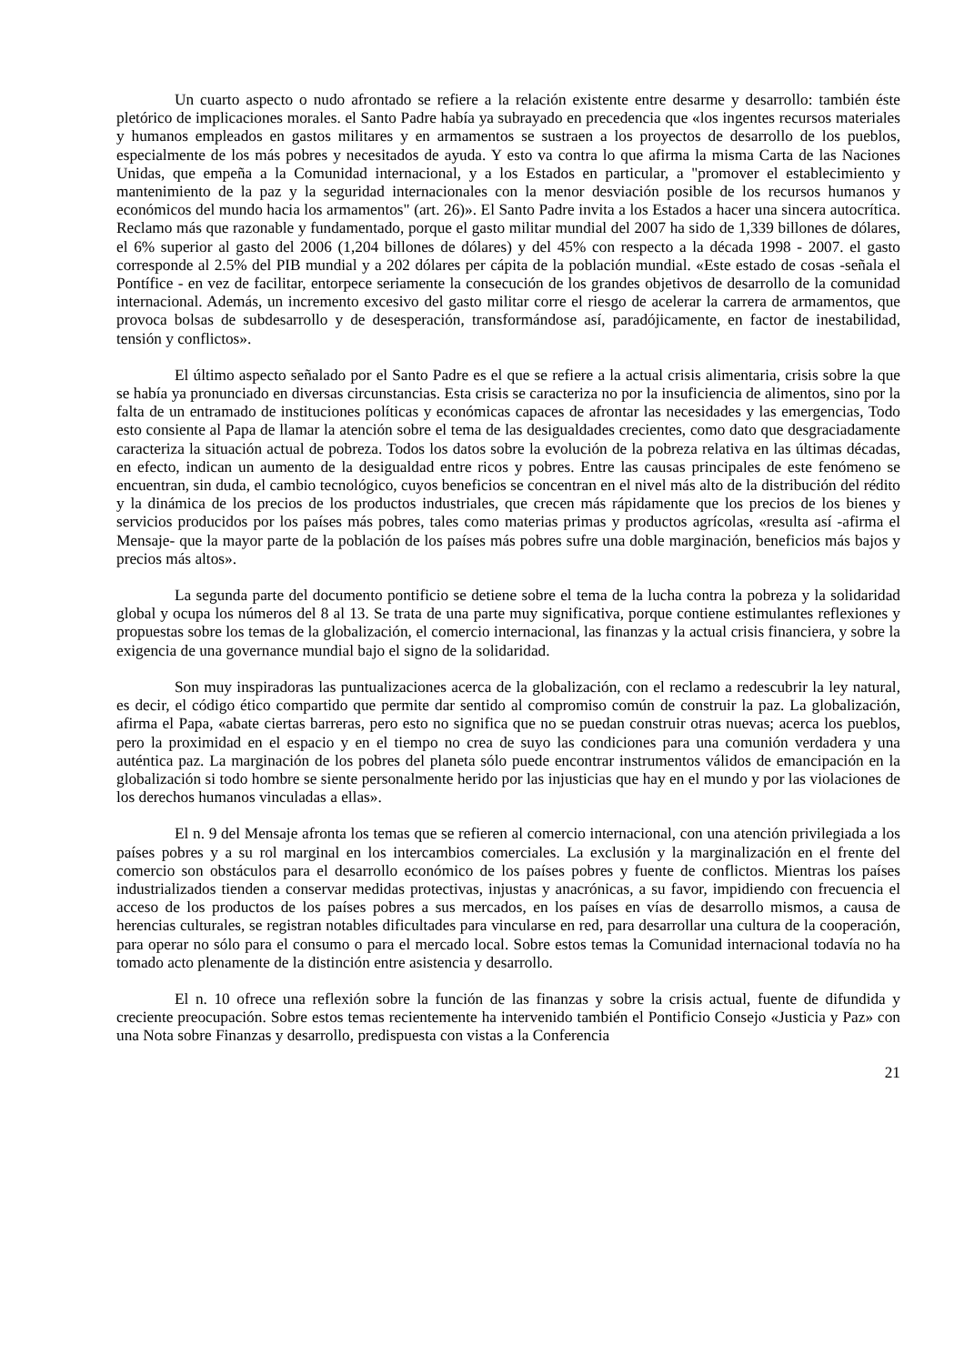Un cuarto aspecto o nudo afrontado se refiere a la relación existente entre desarme y desarrollo: también éste pletórico de implicaciones morales. el Santo Padre había ya subrayado en precedencia que «los ingentes recursos materiales y humanos empleados en gastos militares y en armamentos se sustraen a los proyectos de desarrollo de los pueblos, especialmente de los más pobres y necesitados de ayuda. Y esto va contra lo que afirma la misma Carta de las Naciones Unidas, que empeña a la Comunidad internacional, y a los Estados en particular, a "promover el establecimiento y mantenimiento de la paz y la seguridad internacionales con la menor desviación posible de los recursos humanos y económicos del mundo hacia los armamentos" (art. 26)». El Santo Padre invita a los Estados a hacer una sincera autocrítica. Reclamo más que razonable y fundamentado, porque el gasto militar mundial del 2007 ha sido de 1,339 billones de dólares, el 6% superior al gasto del 2006 (1,204 billones de dólares) y del 45% con respecto a la década 1998 - 2007. el gasto corresponde al 2.5% del PIB mundial y a 202 dólares per cápita de la población mundial. «Este estado de cosas -señala el Pontífice - en vez de facilitar, entorpece seriamente la consecución de los grandes objetivos de desarrollo de la comunidad internacional. Además, un incremento excesivo del gasto militar corre el riesgo de acelerar la carrera de armamentos, que provoca bolsas de subdesarrollo y de desesperación, transformándose así, paradójicamente, en factor de inestabilidad, tensión y conflictos».
El último aspecto señalado por el Santo Padre es el que se refiere a la actual crisis alimentaria, crisis sobre la que se había ya pronunciado en diversas circunstancias. Esta crisis se caracteriza no por la insuficiencia de alimentos, sino por la falta de un entramado de instituciones políticas y económicas capaces de afrontar las necesidades y las emergencias, Todo esto consiente al Papa de llamar la atención sobre el tema de las desigualdades crecientes, como dato que desgraciadamente caracteriza la situación actual de pobreza. Todos los datos sobre la evolución de la pobreza relativa en las últimas décadas, en efecto, indican un aumento de la desigualdad entre ricos y pobres. Entre las causas principales de este fenómeno se encuentran, sin duda, el cambio tecnológico, cuyos beneficios se concentran en el nivel más alto de la distribución del rédito y la dinámica de los precios de los productos industriales, que crecen más rápidamente que los precios de los bienes y servicios producidos por los países más pobres, tales como materias primas y productos agrícolas, «resulta así -afirma el Mensaje- que la mayor parte de la población de los países más pobres sufre una doble marginación, beneficios más bajos y precios más altos».
La segunda parte del documento pontificio se detiene sobre el tema de la lucha contra la pobreza y la solidaridad global y ocupa los números del 8 al 13. Se trata de una parte muy significativa, porque contiene estimulantes reflexiones y propuestas sobre los temas de la globalización, el comercio internacional, las finanzas y la actual crisis financiera, y sobre la exigencia de una governance mundial bajo el signo de la solidaridad.
Son muy inspiradoras las puntualizaciones acerca de la globalización, con el reclamo a redescubrir la ley natural, es decir, el código ético compartido que permite dar sentido al compromiso común de construir la paz. La globalización, afirma el Papa, «abate ciertas barreras, pero esto no significa que no se puedan construir otras nuevas; acerca los pueblos, pero la proximidad en el espacio y en el tiempo no crea de suyo las condiciones para una comunión verdadera y una auténtica paz. La marginación de los pobres del planeta sólo puede encontrar instrumentos válidos de emancipación en la globalización si todo hombre se siente personalmente herido por las injusticias que hay en el mundo y por las violaciones de los derechos humanos vinculadas a ellas».
El n. 9 del Mensaje afronta los temas que se refieren al comercio internacional, con una atención privilegiada a los países pobres y a su rol marginal en los intercambios comerciales. La exclusión y la marginalización en el frente del comercio son obstáculos para el desarrollo económico de los países pobres y fuente de conflictos. Mientras los países industrializados tienden a conservar medidas protectivas, injustas y anacrónicas, a su favor, impidiendo con frecuencia el acceso de los productos de los países pobres a sus mercados, en los países en vías de desarrollo mismos, a causa de herencias culturales, se registran notables dificultades para vincularse en red, para desarrollar una cultura de la cooperación, para operar no sólo para el consumo o para el mercado local. Sobre estos temas la Comunidad internacional todavía no ha tomado acto plenamente de la distinción entre asistencia y desarrollo.
El n. 10 ofrece una reflexión sobre la función de las finanzas y sobre la crisis actual, fuente de difundida y creciente preocupación. Sobre estos temas recientemente ha intervenido también el Pontificio Consejo «Justicia y Paz» con una Nota sobre Finanzas y desarrollo, predispuesta con vistas a la Conferencia
21